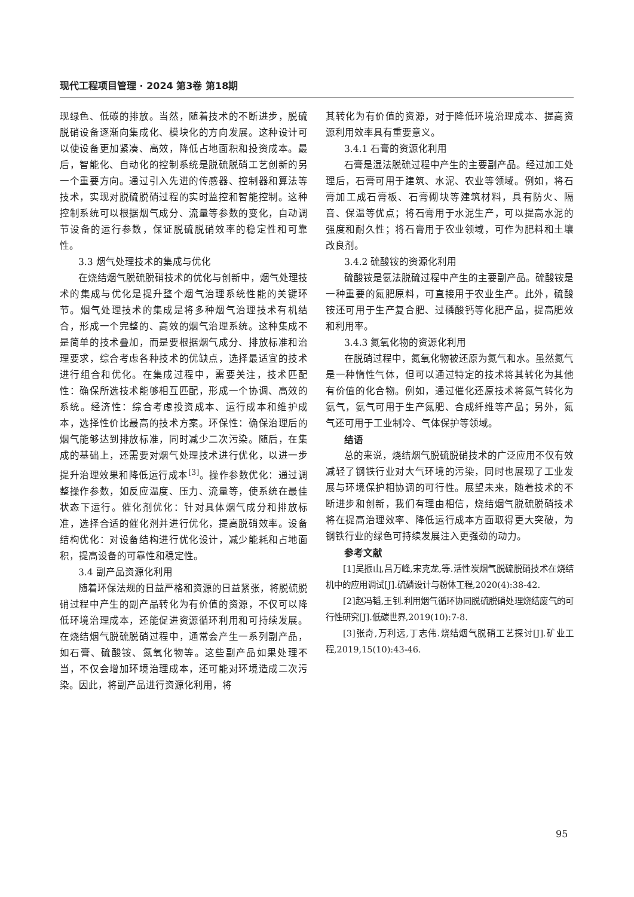现代工程项目管理 · 2024 第3卷 第18期
现绿色、低碳的排放。当然，随着技术的不断进步，脱硫脱硝设备逐渐向集成化、模块化的方向发展。这种设计可以使设备更加紧凑、高效，降低占地面积和投资成本。最后，智能化、自动化的控制系统是脱硫脱硝工艺创新的另一个重要方向。通过引入先进的传感器、控制器和算法等技术，实现对脱硫脱硝过程的实时监控和智能控制。这种控制系统可以根据烟气成分、流量等参数的变化，自动调节设备的运行参数，保证脱硫脱硝效率的稳定性和可靠性。
3.3 烟气处理技术的集成与优化
在烧结烟气脱硫脱硝技术的优化与创新中，烟气处理技术的集成与优化是提升整个烟气治理系统性能的关键环节。烟气处理技术的集成是将多种烟气治理技术有机结合，形成一个完整的、高效的烟气治理系统。这种集成不是简单的技术叠加，而是要根据烟气成分、排放标准和治理要求，综合考虑各种技术的优缺点，选择最适宜的技术进行组合和优化。在集成过程中，需要关注，技术匹配性：确保所选技术能够相互匹配，形成一个协调、高效的系统。经济性：综合考虑投资成本、运行成本和维护成本，选择性价比最高的技术方案。环保性：确保治理后的烟气能够达到排放标准，同时减少二次污染。随后，在集成的基础上，还需要对烟气处理技术进行优化，以进一步提升治理效果和降低运行成本<sup>[3]</sup>。操作参数优化：通过调整操作参数，如反应温度、压力、流量等，使系统在最佳状态下运行。催化剂优化：针对具体烟气成分和排放标准，选择合适的催化剂并进行优化，提高脱硝效率。设备结构优化：对设备结构进行优化设计，减少能耗和占地面积，提高设备的可靠性和稳定性。
3.4 副产品资源化利用
随着环保法规的日益严格和资源的日益紧张，将脱硫脱硝过程中产生的副产品转化为有价值的资源，不仅可以降低环境治理成本，还能促进资源循环利用和可持续发展。在烧结烟气脱硫脱硝过程中，通常会产生一系列副产品，如石膏、硫酸铵、氮氧化物等。这些副产品如果处理不当，不仅会增加环境治理成本，还可能对环境造成二次污染。因此，将副产品进行资源化利用，将
其转化为有价值的资源，对于降低环境治理成本、提高资源利用效率具有重要意义。
3.4.1 石膏的资源化利用
石膏是湿法脱硫过程中产生的主要副产品。经过加工处理后，石膏可用于建筑、水泥、农业等领域。例如，将石膏加工成石膏板、石膏砌块等建筑材料，具有防火、隔音、保温等优点；将石膏用于水泥生产，可以提高水泥的强度和耐久性；将石膏用于农业领域，可作为肥料和土壤改良剂。
3.4.2 硫酸铵的资源化利用
硫酸铵是氨法脱硫过程中产生的主要副产品。硫酸铵是一种重要的氮肥原料，可直接用于农业生产。此外，硫酸铵还可用于生产复合肥、过磷酸钙等化肥产品，提高肥效和利用率。
3.4.3 氮氧化物的资源化利用
在脱硝过程中，氮氧化物被还原为氮气和水。虽然氮气是一种惰性气体，但可以通过特定的技术将其转化为其他有价值的化合物。例如，通过催化还原技术将氮气转化为氨气，氨气可用于生产氮肥、合成纤维等产品；另外，氮气还可用于工业制冷、气体保护等领域。
结语
总的来说，烧结烟气脱硫脱硝技术的广泛应用不仅有效减轻了钢铁行业对大气环境的污染，同时也展现了工业发展与环境保护相协调的可行性。展望未来，随着技术的不断进步和创新，我们有理由相信，烧结烟气脱硫脱硝技术将在提高治理效率、降低运行成本方面取得更大突破，为钢铁行业的绿色可持续发展注入更强劲的动力。
参考文献
[1]吴振山,吕万峰,宋克龙,等.活性炭烟气脱硫脱硝技术在烧结机中的应用调试[J].硫磷设计与粉体工程,2020(4):38-42.
[2]赵冯韬,王钊.利用烟气循环协同脱硫脱硝处理烧结废气的可行性研究[J].低碳世界,2019(10):7-8.
[3]张奇,万利远,丁志伟.烧结烟气脱硝工艺探讨[J].矿业工程,2019,15(10):43-46.
95